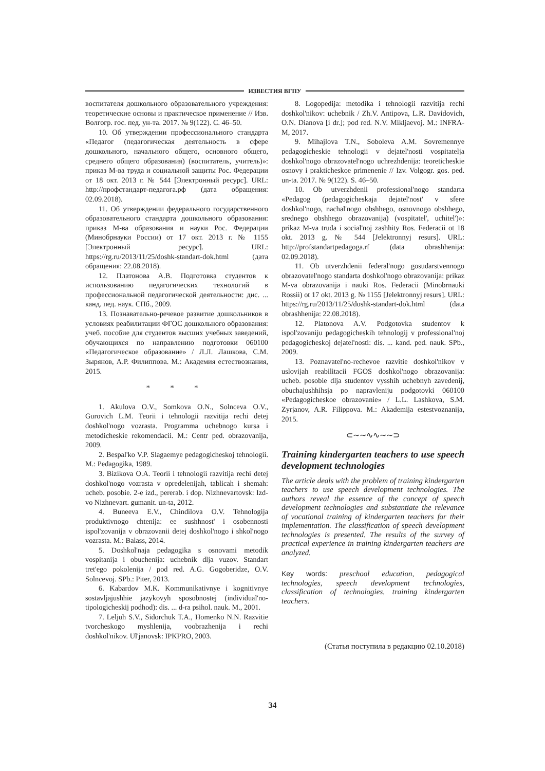ИЗВЕСТИЯ ВГПУ
воспитателя дошкольного образовательного учреждения: теоретические основы и практическое применение // Изв. Волгогр. гос. пед. ун-та. 2017. № 9(122). С. 46–50.
10. Об утверждении профессионального стандарта «Педагог (педагогическая деятельность в сфере дошкольного, начального общего, основного общего, среднего общего образования) (воспитатель, учитель)»: приказ М-ва труда и социальной защиты Рос. Федерации от 18 окт. 2013 г. № 544 [Электронный ресурс]. URL: http://профстандарт-педагога.рф (дата обращения: 02.09.2018).
11. Об утверждении федерального государственного образовательного стандарта дошкольного образования: приказ М-ва образования и науки Рос. Федерации (Минобрнауки России) от 17 окт. 2013 г. № 1155 [Электронный ресурс]. URL: https://rg.ru/2013/11/25/doshk-standart-dok.html (дата обращения: 22.08.2018).
12. Платонова А.В. Подготовка студентов к использованию педагогических технологий в профессиональной педагогической деятельности: дис. ... канд. пед. наук. СПб., 2009.
13. Познавательно-речевое развитие дошкольников в условиях реабилитации ФГОС дошкольного образования: учеб. пособие для студентов высших учебных заведений, обучающихся по направлению подготовки 060100 «Педагогическое образование» / Л.Л. Лашкова, С.М. Зырянов, А.Р. Филиппова. М.: Академия естествознания, 2015.
* * *
1. Akulova O.V., Somkova O.N., Solnceva O.V., Gurovich L.M. Teorii i tehnologii razvitija rechi detej doshkol'nogo vozrasta. Programma uchebnogo kursa i metodicheskie rekomendacii. M.: Centr ped. obrazovanija, 2009.
2. Bespal'ko V.P. Slagaemye pedagogicheskoj tehnologii. M.: Pedagogika, 1989.
3. Bizikova O.A. Teorii i tehnologii razvitija rechi detej doshkol'nogo vozrasta v opredelenijah, tablicah i shemah: ucheb. posobie. 2-e izd., pererab. i dop. Nizhnevartovsk: Izd-vo Nizhnevart. gumanit. un-ta, 2012.
4. Buneeva E.V., Chindilova O.V. Tehnologija produktivnogo chtenija: ee sushhnost' i osobennosti ispol'zovanija v obrazovanii detej doshkol'nogo i shkol'nogo vozrasta. M.: Balass, 2014.
5. Doshkol'naja pedagogika s osnovami metodik vospitanija i obuchenija: uchebnik dlja vuzov. Standart tret'ego pokolenija / pod red. A.G. Gogoberidze, O.V. Solncevoj. SPb.: Piter, 2013.
6. Kabardov M.K. Kommunikativnye i kognitivnye sostavljajushhie jazykovyh sposobnostej (individual'no-tipologicheskij podhod): dis. ... d-ra psihol. nauk. M., 2001.
7. Leljuh S.V., Sidorchuk T.A., Homenko N.N. Razvitie tvorcheskogo myshlenija, voobrazhenija i rechi doshkol'nikov. Ul'janovsk: IPKPRO, 2003.
8. Logopedija: metodika i tehnologii razvitija rechi doshkol'nikov: uchebnik / Zh.V. Antipova, L.R. Davidovich, O.N. Dianova [i dr.]; pod red. N.V. Mikljaevoj. M.: INFRA-M, 2017.
9. Mihajlova T.N., Soboleva A.M. Sovremennye pedagogicheskie tehnologii v dejatel'nosti vospitatelja doshkol'nogo obrazovatel'nogo uchrezhdenija: teoreticheskie osnovy i prakticheskoe primenenie // Izv. Volgogr. gos. ped. un-ta. 2017. № 9(122). S. 46–50.
10. Ob utverzhdenii professional'nogo standarta «Pedagog (pedagogicheskaja dejatel'nost' v sfere doshkol'nogo, nachal'nogo obshhego, osnovnogo obshhego, srednego obshhego obrazovanija) (vospitatel', uchitel')»: prikaz M-va truda i social'noj zashhity Ros. Federacii ot 18 okt. 2013 g. № 544 [Jelektronnyj resurs]. URL: http://profstandartpedagoga.rf (data obrashhenija: 02.09.2018).
11. Ob utverzhdenii federal'nogo gosudarstvennogo obrazovatel'nogo standarta doshkol'nogo obrazovanija: prikaz M-va obrazovanija i nauki Ros. Federacii (Minobrnauki Rossii) ot 17 okt. 2013 g. № 1155 [Jelektronnyj resurs]. URL: https://rg.ru/2013/11/25/doshk-standart-dok.html (data obrashhenija: 22.08.2018).
12. Platonova A.V. Podgotovka studentov k ispol'zovaniju pedagogicheskih tehnologij v professional'noj pedagogicheskoj dejatel'nosti: dis. ... kand. ped. nauk. SPb., 2009.
13. Poznavatel'no-rechevoe razvitie doshkol'nikov v uslovijah reabilitacii FGOS doshkol'nogo obrazovanija: ucheb. posobie dlja studentov vysshih uchebnyh zavedenij, obuchajushhihsja po napravleniju podgotovki 060100 «Pedagogicheskoe obrazovanie» / L.L. Lashkova, S.M. Zyrjanov, A.R. Filippova. M.: Akademija estestvoznanija, 2015.
⊂∼∼∿∿∼∼⊃
Training kindergarten teachers to use speech development technologies
The article deals with the problem of training kindergarten teachers to use speech development technologies. The authors reveal the essence of the concept of speech development technologies and substantiate the relevance of vocational training of kindergarten teachers for their implementation. The classification of speech development technologies is presented. The results of the survey of practical experience in training kindergarten teachers are analyzed.
Key words: preschool education, pedagogical technologies, speech development technologies, classification of technologies, training kindergarten teachers.
(Статья поступила в редакцию 02.10.2018)
34